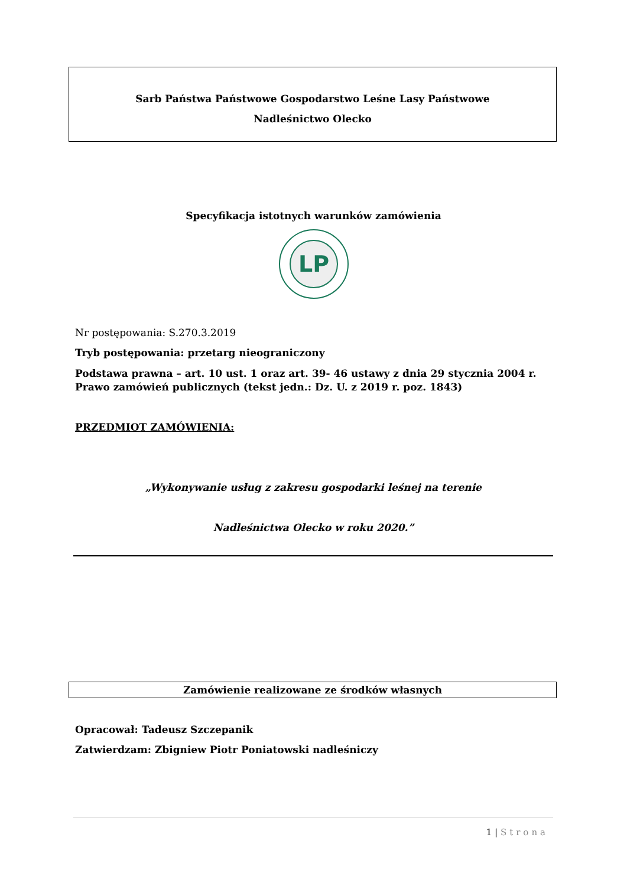Sarb Państwa Państwowe Gospodarstwo Leśne Lasy Państwowe
Nadleśnictwo Olecko
Specyfikacja istotnych warunków zamówienia
LP
Nr postępowania: S.270.3.2019
Tryb postępowania: przetarg nieograniczony
Podstawa prawna – art. 10 ust. 1 oraz art. 39- 46 ustawy z dnia 29 stycznia 2004 r. Prawo zamówień publicznych (tekst jedn.: Dz. U. z 2019 r. poz. 1843)
PRZEDMIOT ZAMÓWIENIA:
„Wykonywanie usług z zakresu gospodarki leśnej na terenie
Nadleśnictwa Olecko w roku 2020.”
Zamówienie realizowane ze środków własnych
Opracował: Tadeusz Szczepanik
Zatwierdzam: Zbigniew Piotr Poniatowski nadleśniczy
1 | Strona